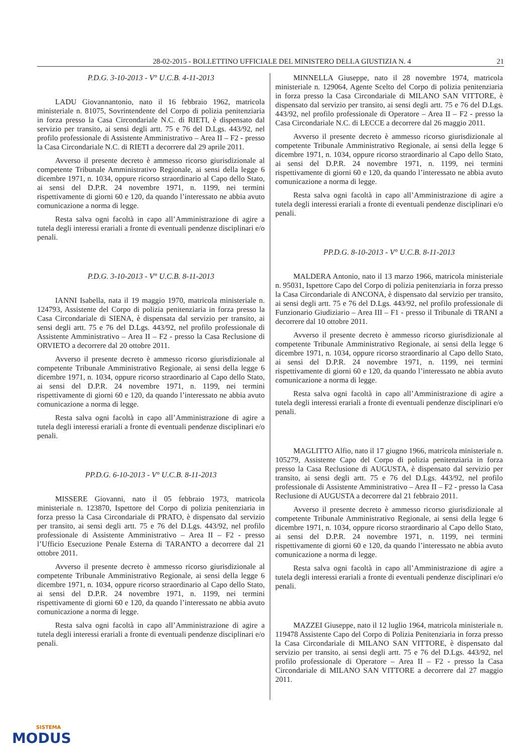28-02-2015 - BOLLETTINO UFFICIALE DEL MINISTERO DELLA GIUSTIZIA N. 4 21
P.D.G. 3-10-2013 - V° U.C.B. 4-11-2013
LADU Giovannantonio, nato il 16 febbraio 1962, matricola ministeriale n. 81075, Sovrintendente del Corpo di polizia penitenziaria in forza presso la Casa Circondariale N.C. di RIETI, è dispensato dal servizio per transito, ai sensi degli artt. 75 e 76 del D.Lgs. 443/92, nel profilo professionale di Assistente Amministrativo – Area II – F2 - presso la Casa Circondariale N.C. di RIETI a decorrere dal 29 aprile 2011.
Avverso il presente decreto è ammesso ricorso giurisdizionale al competente Tribunale Amministrativo Regionale, ai sensi della legge 6 dicembre 1971, n. 1034, oppure ricorso straordinario al Capo dello Stato, ai sensi del D.P.R. 24 novembre 1971, n. 1199, nei termini rispettivamente di giorni 60 e 120, da quando l’interessato ne abbia avuto comunicazione a norma di legge.
Resta salva ogni facoltà in capo all’Amministrazione di agire a tutela degli interessi erariali a fronte di eventuali pendenze disciplinari e/o penali.
P.D.G. 3-10-2013 - V° U.C.B. 8-11-2013
IANNI Isabella, nata il 19 maggio 1970, matricola ministeriale n. 124793, Assistente del Corpo di polizia penitenziaria in forza presso la Casa Circondariale di SIENA, è dispensata dal servizio per transito, ai sensi degli artt. 75 e 76 del D.Lgs. 443/92, nel profilo professionale di Assistente Amministrativo – Area II – F2 - presso la Casa Reclusione di ORVIETO a decorrere dal 20 ottobre 2011.
Avverso il presente decreto è ammesso ricorso giurisdizionale al competente Tribunale Amministrativo Regionale, ai sensi della legge 6 dicembre 1971, n. 1034, oppure ricorso straordinario al Capo dello Stato, ai sensi del D.P.R. 24 novembre 1971, n. 1199, nei termini rispettivamente di giorni 60 e 120, da quando l’interessato ne abbia avuto comunicazione a norma di legge.
Resta salva ogni facoltà in capo all’Amministrazione di agire a tutela degli interessi erariali a fronte di eventuali pendenze disciplinari e/o penali.
PP.D.G. 6-10-2013 - V° U.C.B. 8-11-2013
MISSERE Giovanni, nato il 05 febbraio 1973, matricola ministeriale n. 123870, Ispettore del Corpo di polizia penitenziaria in forza presso la Casa Circondariale di PRATO, è dispensato dal servizio per transito, ai sensi degli artt. 75 e 76 del D.Lgs. 443/92, nel profilo professionale di Assistente Amministrativo – Area II – F2 - presso l’Ufficio Esecuzione Penale Esterna di TARANTO a decorrere dal 21 ottobre 2011.
Avverso il presente decreto è ammesso ricorso giurisdizionale al competente Tribunale Amministrativo Regionale, ai sensi della legge 6 dicembre 1971, n. 1034, oppure ricorso straordinario al Capo dello Stato, ai sensi del D.P.R. 24 novembre 1971, n. 1199, nei termini rispettivamente di giorni 60 e 120, da quando l’interessato ne abbia avuto comunicazione a norma di legge.
Resta salva ogni facoltà in capo all’Amministrazione di agire a tutela degli interessi erariali a fronte di eventuali pendenze disciplinari e/o penali.
MINNELLA Giuseppe, nato il 28 novembre 1974, matricola ministeriale n. 129064, Agente Scelto del Corpo di polizia penitenziaria in forza presso la Casa Circondariale di MILANO SAN VITTORE, è dispensato dal servizio per transito, ai sensi degli artt. 75 e 76 del D.Lgs. 443/92, nel profilo professionale di Operatore – Area II – F2 - presso la Casa Circondariale N.C. di LECCE a decorrere dal 26 maggio 2011.
Avverso il presente decreto è ammesso ricorso giurisdizionale al competente Tribunale Amministrativo Regionale, ai sensi della legge 6 dicembre 1971, n. 1034, oppure ricorso straordinario al Capo dello Stato, ai sensi del D.P.R. 24 novembre 1971, n. 1199, nei termini rispettivamente di giorni 60 e 120, da quando l’interessato ne abbia avuto comunicazione a norma di legge.
Resta salva ogni facoltà in capo all’Amministrazione di agire a tutela degli interessi erariali a fronte di eventuali pendenze disciplinari e/o penali.
PP.D.G. 8-10-2013 - V° U.C.B. 8-11-2013
MALDERA Antonio, nato il 13 marzo 1966, matricola ministeriale n. 95031, Ispettore Capo del Corpo di polizia penitenziaria in forza presso la Casa Circondariale di ANCONA, è dispensato dal servizio per transito, ai sensi degli artt. 75 e 76 del D.Lgs. 443/92, nel profilo professionale di Funzionario Giudiziario – Area III – F1 - presso il Tribunale di TRANI a decorrere dal 10 ottobre 2011.
Avverso il presente decreto è ammesso ricorso giurisdizionale al competente Tribunale Amministrativo Regionale, ai sensi della legge 6 dicembre 1971, n. 1034, oppure ricorso straordinario al Capo dello Stato, ai sensi del D.P.R. 24 novembre 1971, n. 1199, nei termini rispettivamente di giorni 60 e 120, da quando l’interessato ne abbia avuto comunicazione a norma di legge.
Resta salva ogni facoltà in capo all’Amministrazione di agire a tutela degli interessi erariali a fronte di eventuali pendenze disciplinari e/o penali.
MAGLITTO Alfio, nato il 17 giugno 1966, matricola ministeriale n. 105279, Assistente Capo del Corpo di polizia penitenziaria in forza presso la Casa Reclusione di AUGUSTA, è dispensato dal servizio per transito, ai sensi degli artt. 75 e 76 del D.Lgs. 443/92, nel profilo professionale di Assistente Amministrativo – Area II – F2 - presso la Casa Reclusione di AUGUSTA a decorrere dal 21 febbraio 2011.
Avverso il presente decreto è ammesso ricorso giurisdizionale al competente Tribunale Amministrativo Regionale, ai sensi della legge 6 dicembre 1971, n. 1034, oppure ricorso straordinario al Capo dello Stato, ai sensi del D.P.R. 24 novembre 1971, n. 1199, nei termini rispettivamente di giorni 60 e 120, da quando l’interessato ne abbia avuto comunicazione a norma di legge.
Resta salva ogni facoltà in capo all’Amministrazione di agire a tutela degli interessi erariali a fronte di eventuali pendenze disciplinari e/o penali.
MAZZEI Giuseppe, nato il 12 luglio 1964, matricola ministeriale n. 119478 Assistente Capo del Corpo di Polizia Penitenziaria in forza presso la Casa Circondariale di MILANO SAN VITTORE, è dispensato dal servizio per transito, ai sensi degli artt. 75 e 76 del D.Lgs. 443/92, nel profilo professionale di Operatore – Area II – F2 - presso la Casa Circondariale di MILANO SAN VITTORE a decorrere dal 27 maggio 2011.
SISTEMA
MODUS